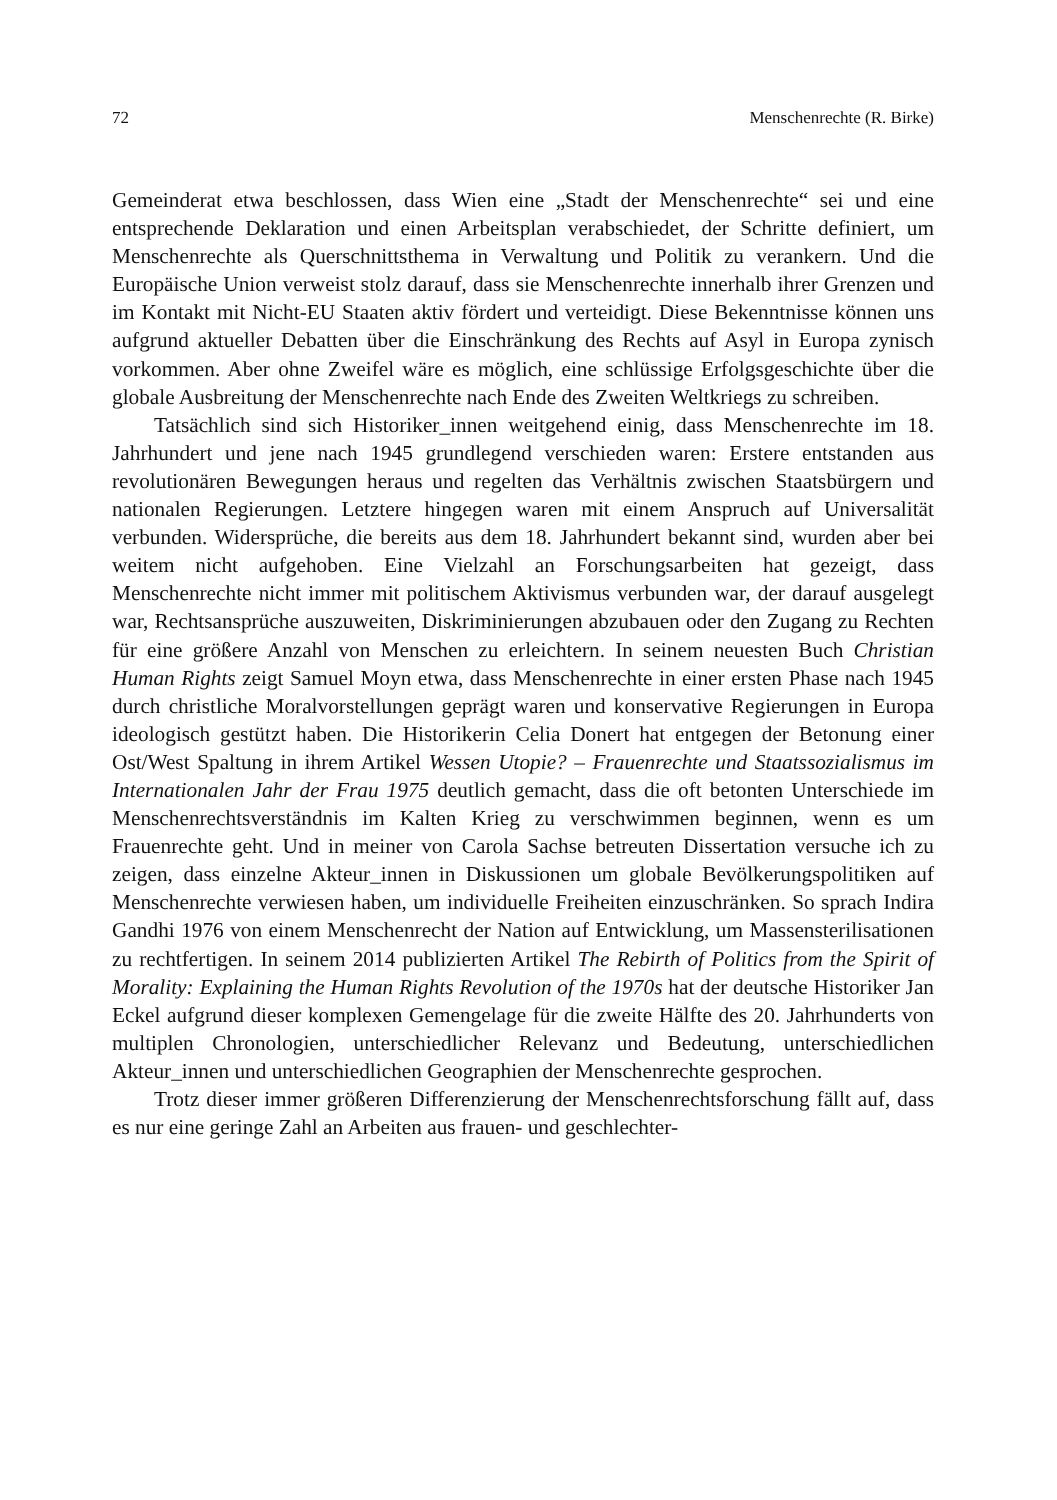72 Menschenrechte (R. Birke)
Gemeinderat etwa beschlossen, dass Wien eine „Stadt der Menschenrechte“ sei und eine entsprechende Deklaration und einen Arbeitsplan verabschiedet, der Schritte definiert, um Menschenrechte als Querschnittsthema in Verwaltung und Politik zu verankern. Und die Europäische Union verweist stolz darauf, dass sie Menschenrechte innerhalb ihrer Grenzen und im Kontakt mit Nicht-EU Staaten aktiv fördert und verteidigt. Diese Bekenntnisse können uns aufgrund aktueller Debatten über die Einschränkung des Rechts auf Asyl in Europa zynisch vorkommen. Aber ohne Zweifel wäre es möglich, eine schlüssige Erfolgsgeschichte über die globale Ausbreitung der Menschenrechte nach Ende des Zweiten Weltkriegs zu schreiben.
Tatsächlich sind sich Historiker_innen weitgehend einig, dass Menschenrechte im 18. Jahrhundert und jene nach 1945 grundlegend verschieden waren: Erstere entstanden aus revolutionären Bewegungen heraus und regelten das Verhältnis zwischen Staatsbürgern und nationalen Regierungen. Letztere hingegen waren mit einem Anspruch auf Universalität verbunden. Widersprüche, die bereits aus dem 18. Jahrhundert bekannt sind, wurden aber bei weitem nicht aufgehoben. Eine Vielzahl an Forschungsarbeiten hat gezeigt, dass Menschenrechte nicht immer mit politischem Aktivismus verbunden war, der darauf ausgelegt war, Rechtsansprüche auszuweiten, Diskriminierungen abzubauen oder den Zugang zu Rechten für eine größere Anzahl von Menschen zu erleichtern. In seinem neuesten Buch Christian Human Rights zeigt Samuel Moyn etwa, dass Menschenrechte in einer ersten Phase nach 1945 durch christliche Moralvorstellungen geprägt waren und konservative Regierungen in Europa ideologisch gestützt haben. Die Historikerin Celia Donert hat entgegen der Betonung einer Ost/West Spaltung in ihrem Artikel Wessen Utopie? – Frauenrechte und Staatssozialismus im Internationalen Jahr der Frau 1975 deutlich gemacht, dass die oft betonten Unterschiede im Menschenrechtsverständnis im Kalten Krieg zu verschwimmen beginnen, wenn es um Frauenrechte geht. Und in meiner von Carola Sachse betreuten Dissertation versuche ich zu zeigen, dass einzelne Akteur_innen in Diskussionen um globale Bevölkerungspolitiken auf Menschenrechte verwiesen haben, um individuelle Freiheiten einzuschränken. So sprach Indira Gandhi 1976 von einem Menschenrecht der Nation auf Entwicklung, um Massensterilisationen zu rechtfertigen. In seinem 2014 publizierten Artikel The Rebirth of Politics from the Spirit of Morality: Explaining the Human Rights Revolution of the 1970s hat der deutsche Historiker Jan Eckel aufgrund dieser komplexen Gemengelage für die zweite Hälfte des 20. Jahrhunderts von multiplen Chronologien, unterschiedlicher Relevanz und Bedeutung, unterschiedlichen Akteur_innen und unterschiedlichen Geographien der Menschenrechte gesprochen.
Trotz dieser immer größeren Differenzierung der Menschenrechtsforschung fällt auf, dass es nur eine geringe Zahl an Arbeiten aus frauen- und geschlechter-